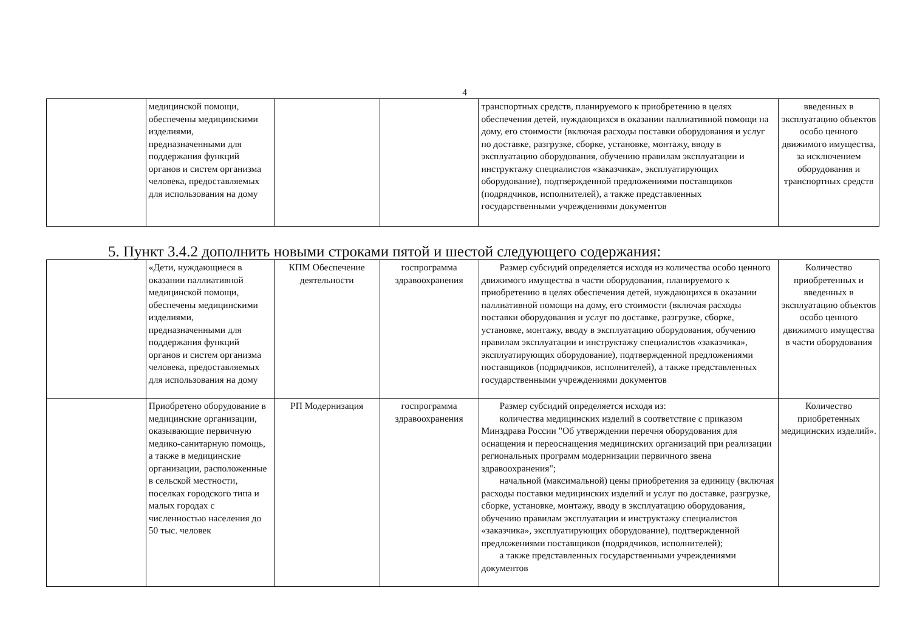4
| | медицинской помощи, обеспечены медицинскими изделиями, предназначенными для поддержания функций органов и систем организма человека, предоставляемых для использования на дому | | | транспортных средств, планируемого к приобретению в целях обеспечения детей, нуждающихся в оказании паллиативной помощи на дому, его стоимости (включая расходы поставки оборудования и услуг по доставке, разгрузке, сборке, установке, монтажу, вводу в эксплуатацию оборудования, обучению правилам эксплуатации и инструктажу специалистов «заказчика», эксплуатирующих оборудование), подтвержденной предложениями поставщиков (подрядчиков, исполнителей), а также представленных государственными учреждениями документов | введенных в эксплуатацию объектов особо ценного движимого имущества, за исключением оборудования и транспортных средств |
5. Пункт 3.4.2 дополнить новыми строками пятой и шестой следующего содержания:
| | «Дети, нуждающиеся в оказании паллиативной медицинской помощи, обеспечены медицинскими изделиями, предназначенными для поддержания функций органов и систем организма человека, предоставляемых для использования на дому | КПМ Обеспечение деятельности | госпрограмма здравоохранения | Размер субсидий определяется исходя из количества особо ценного движимого имущества в части оборудования, планируемого к приобретению в целях обеспечения детей, нуждающихся в оказании паллиативной помощи на дому, его стоимости (включая расходы поставки оборудования и услуг по доставке, разгрузке, сборке, установке, монтажу, вводу в эксплуатацию оборудования, обучению правилам эксплуатации и инструктажу специалистов «заказчика», эксплуатирующих оборудование), подтвержденной предложениями поставщиков (подрядчиков, исполнителей), а также представленных государственными учреждениями документов | Количество приобретенных и введенных в эксплуатацию объектов особо ценного движимого имущества в части оборудования |
| | Приобретено оборудование в медицинские организации, оказывающие первичную медико-санитарную помощь, а также в медицинские организации, расположенные в сельской местности, поселках городского типа и малых городах с численностью населения до 50 тыс. человек | РП Модернизация | госпрограмма здравоохранения | Размер субсидий определяется исходя из: количества медицинских изделий в соответствие с приказом Минздрава России "Об утверждении перечня оборудования для оснащения и переоснащения медицинских организаций при реализации региональных программ модернизации первичного звена здравоохранения"; начальной (максимальной) цены приобретения за единицу (включая расходы поставки медицинских изделий и услуг по доставке, разгрузке, сборке, установке, монтажу, вводу в эксплуатацию оборудования, обучению правилам эксплуатации и инструктажу специалистов «заказчика», эксплуатирующих оборудование), подтвержденной предложениями поставщиков (подрядчиков, исполнителей); а также представленных государственными учреждениями документов | Количество приобретенных медицинских изделий». |